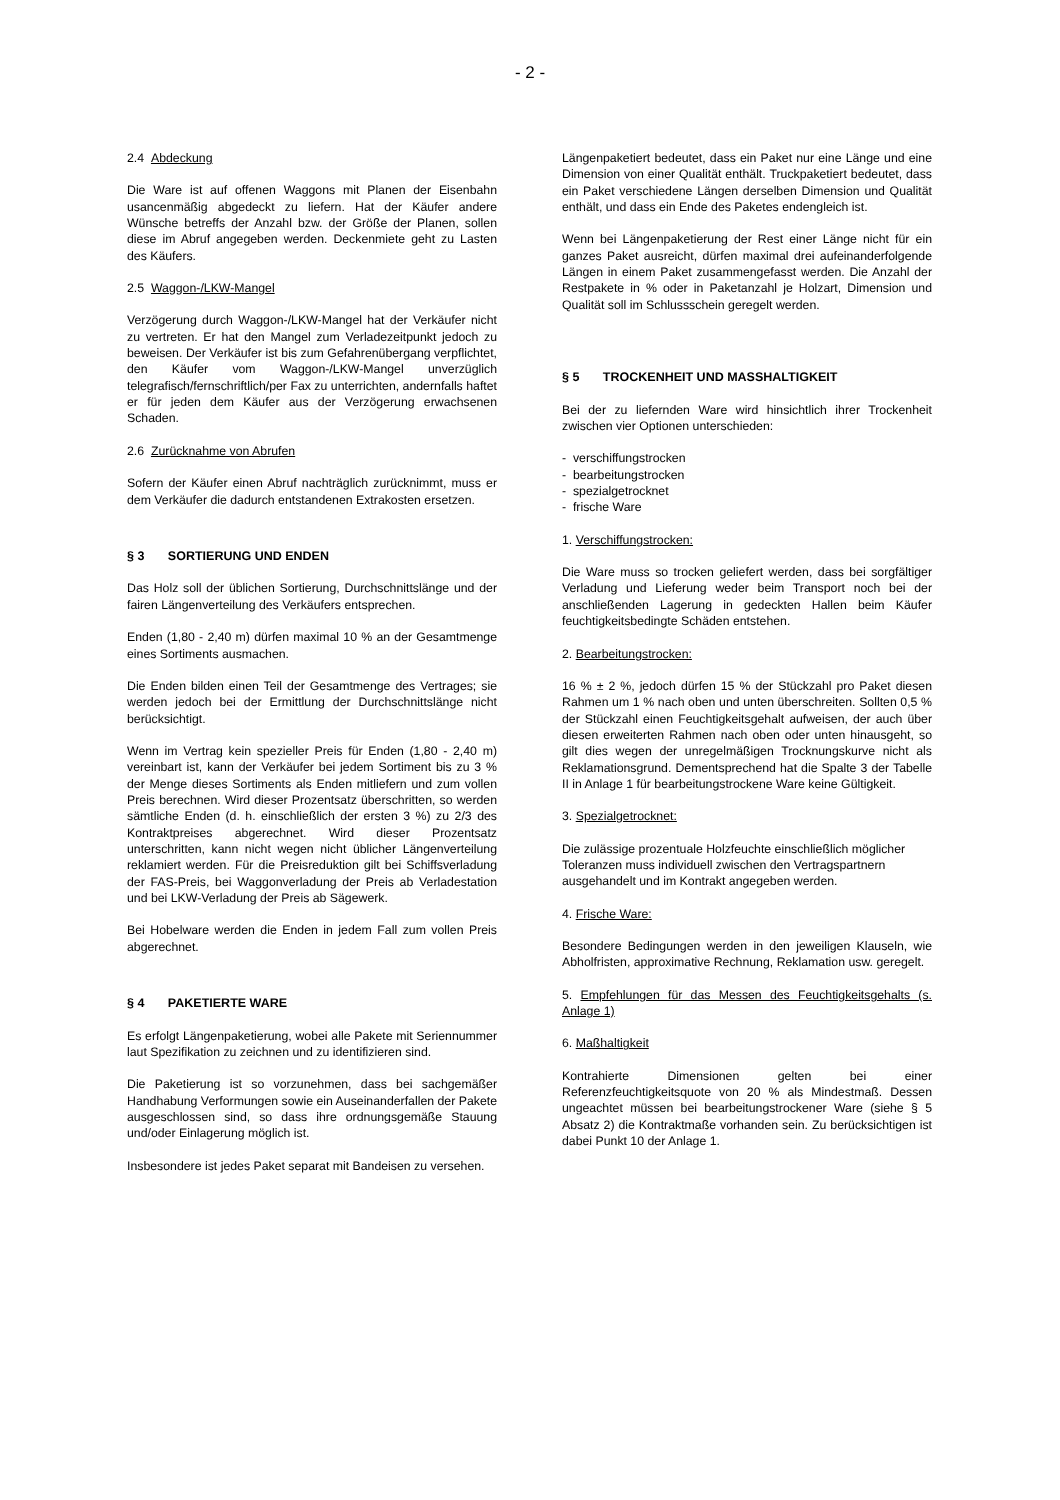- 2 -
2.4 Abdeckung
Die Ware ist auf offenen Waggons mit Planen der Eisenbahn usancenmäßig abgedeckt zu liefern. Hat der Käufer andere Wünsche betreffs der Anzahl bzw. der Größe der Planen, sollen diese im Abruf angegeben werden. Deckenmiete geht zu Lasten des Käufers.
2.5 Waggon-/LKW-Mangel
Verzögerung durch Waggon-/LKW-Mangel hat der Verkäufer nicht zu vertreten. Er hat den Mangel zum Verladezeitpunkt jedoch zu beweisen. Der Verkäufer ist bis zum Gefahrenübergang verpflichtet, den Käufer vom Waggon-/LKW-Mangel unverzüglich telegrafisch/fernschriftlich/per Fax zu unterrichten, andernfalls haftet er für jeden dem Käufer aus der Verzögerung erwachsenen Schaden.
2.6 Zurücknahme von Abrufen
Sofern der Käufer einen Abruf nachträglich zurücknimmt, muss er dem Verkäufer die dadurch entstandenen Extrakosten ersetzen.
§ 3 SORTIERUNG UND ENDEN
Das Holz soll der üblichen Sortierung, Durchschnittslänge und der fairen Längenverteilung des Verkäufers entsprechen.
Enden (1,80 - 2,40 m) dürfen maximal 10 % an der Gesamtmenge eines Sortiments ausmachen.
Die Enden bilden einen Teil der Gesamtmenge des Vertrages; sie werden jedoch bei der Ermittlung der Durchschnittslänge nicht berücksichtigt.
Wenn im Vertrag kein spezieller Preis für Enden (1,80 - 2,40 m) vereinbart ist, kann der Verkäufer bei jedem Sortiment bis zu 3 % der Menge dieses Sortiments als Enden mitliefern und zum vollen Preis berechnen. Wird dieser Prozentsatz überschritten, so werden sämtliche Enden (d. h. einschließlich der ersten 3 %) zu 2/3 des Kontraktpreises abgerechnet. Wird dieser Prozentsatz unterschritten, kann nicht wegen nicht üblicher Längenverteilung reklamiert werden. Für die Preisreduktion gilt bei Schiffsverladung der FAS-Preis, bei Waggonverladung der Preis ab Verladestation und bei LKW-Verladung der Preis ab Sägewerk.
Bei Hobelware werden die Enden in jedem Fall zum vollen Preis abgerechnet.
§ 4 PAKETIERTE WARE
Es erfolgt Längenpaketierung, wobei alle Pakete mit Seriennummer laut Spezifikation zu zeichnen und zu identifizieren sind.
Die Paketierung ist so vorzunehmen, dass bei sachgemäßer Handhabung Verformungen sowie ein Auseinanderfallen der Pakete ausgeschlossen sind, so dass ihre ordnungsgemäße Stauung und/oder Einlagerung möglich ist.
Insbesondere ist jedes Paket separat mit Bandeisen zu versehen.
Längenpaketiert bedeutet, dass ein Paket nur eine Länge und eine Dimension von einer Qualität enthält. Truckpaketiert bedeutet, dass ein Paket verschiedene Längen derselben Dimension und Qualität enthält, und dass ein Ende des Paketes endengleich ist.
Wenn bei Längenpaketierung der Rest einer Länge nicht für ein ganzes Paket ausreicht, dürfen maximal drei aufeinanderfolgende Längen in einem Paket zusammengefasst werden. Die Anzahl der Restpakete in % oder in Paketanzahl je Holzart, Dimension und Qualität soll im Schlussschein geregelt werden.
§ 5 TROCKENHEIT UND MASSHALTIGKEIT
Bei der zu liefernden Ware wird hinsichtlich ihrer Trockenheit zwischen vier Optionen unterschieden:
- verschiffungstrocken
- bearbeitungstrocken
- spezialgetrocknet
- frische Ware
1. Verschiffungstrocken:
Die Ware muss so trocken geliefert werden, dass bei sorgfältiger Verladung und Lieferung weder beim Transport noch bei der anschließenden Lagerung in gedeckten Hallen beim Käufer feuchtigkeitsbedingte Schäden entstehen.
2. Bearbeitungstrocken:
16 % ± 2 %, jedoch dürfen 15 % der Stückzahl pro Paket diesen Rahmen um 1 % nach oben und unten überschreiten. Sollten 0,5 % der Stückzahl einen Feuchtigkeitsgehalt aufweisen, der auch über diesen erweiterten Rahmen nach oben oder unten hinausgeht, so gilt dies wegen der unregelmäßigen Trocknungskurve nicht als Reklamationsgrund. Dementsprechend hat die Spalte 3 der Tabelle II in Anlage 1 für bearbeitungstrockene Ware keine Gültigkeit.
3. Spezialgetrocknet:
Die zulässige prozentuale Holzfeuchte einschließlich möglicher Toleranzen muss individuell zwischen den Vertragspartnern ausgehandelt und im Kontrakt angegeben werden.
4. Frische Ware:
Besondere Bedingungen werden in den jeweiligen Klauseln, wie Abholfristen, approximative Rechnung, Reklamation usw. geregelt.
5. Empfehlungen für das Messen des Feuchtigkeitsgehalts (s. Anlage 1)
6. Maßhaltigkeit
Kontrahierte Dimensionen gelten bei einer Referenzfeuchtigkeitsquote von 20 % als Mindestmaß. Dessen ungeachtet müssen bei bearbeitungstrockener Ware (siehe § 5 Absatz 2) die Kontraktmaße vorhanden sein. Zu berücksichtigen ist dabei Punkt 10 der Anlage 1.